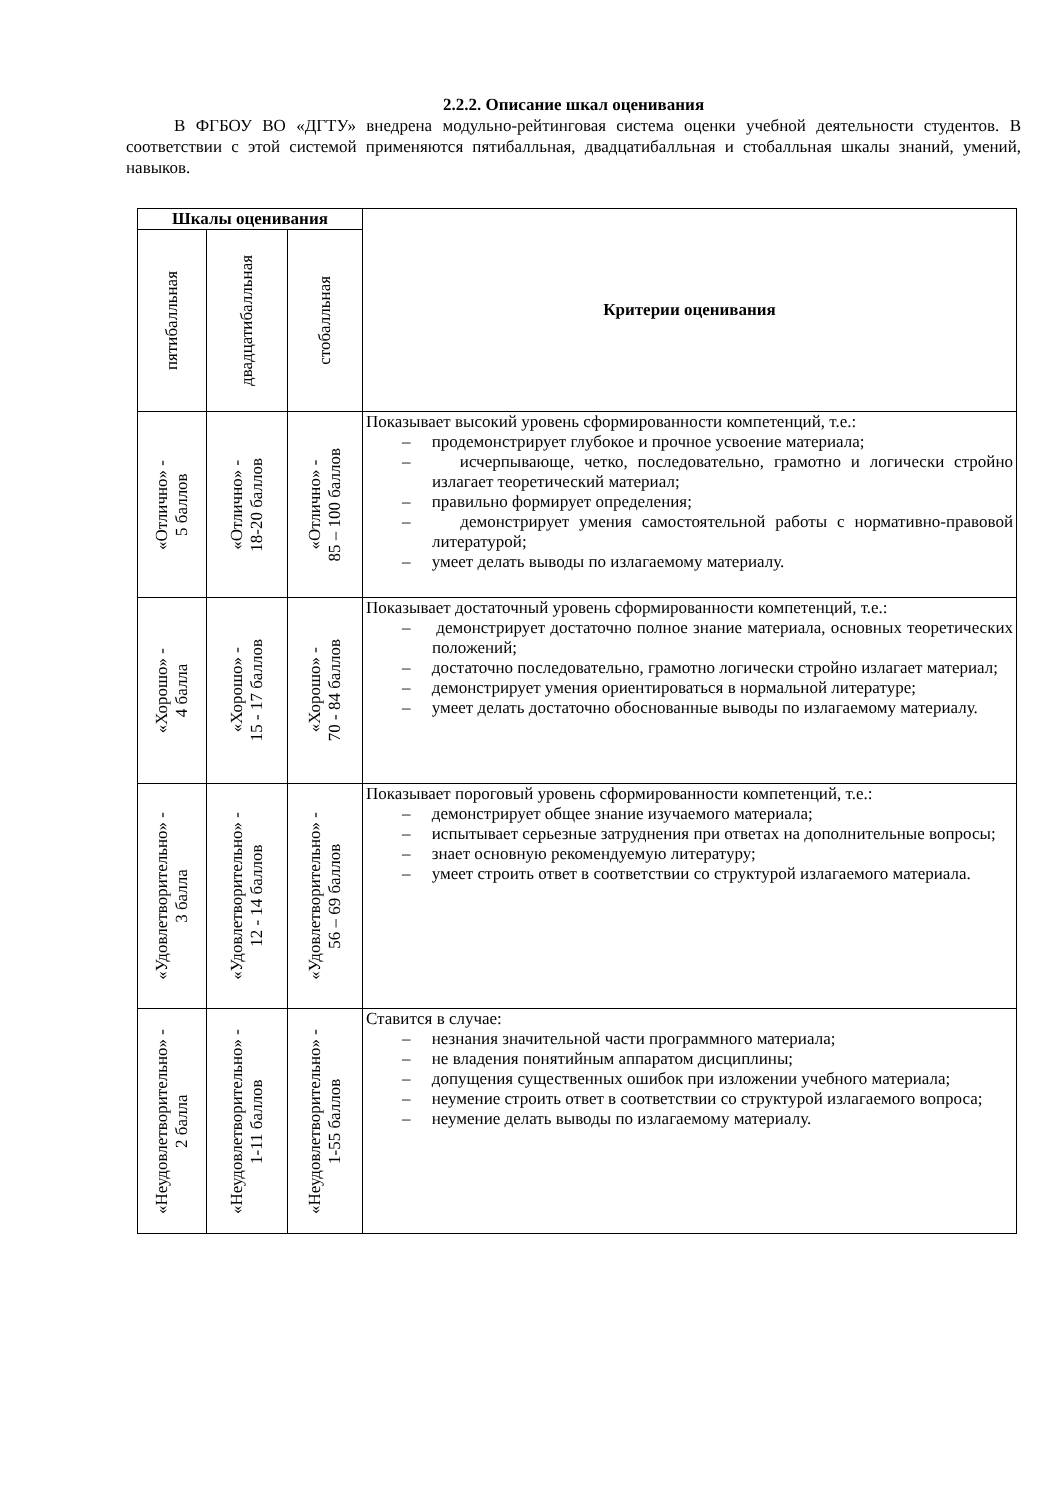2.2.2. Описание шкал оценивания
В ФГБОУ ВО «ДГТУ» внедрена модульно-рейтинговая система оценки учебной деятельности студентов. В соответствии с этой системой применяются пятибалльная, двадцатибалльная и стобалльная шкалы знаний, умений, навыков.
| Шкалы оценивания | | | Критерии оценивания |
| --- | --- | --- | --- |
| пятибалльная | двадцатибалльная | стобалльная | |
| «Отлично» - 5 баллов | «Отлично» - 18-20 баллов | «Отлично» - 85 – 100 баллов | Показывает высокий уровень сформированности компетенций, т.е.: – продемонстрирует глубокое и прочное усвоение материала; – исчерпывающе, четко, последовательно, грамотно и логически стройно излагает теоретический материал; – правильно формирует определения; – демонстрирует умения самостоятельной работы с нормативно-правовой литературой; – умеет делать выводы по излагаемому материалу. |
| «Хорошо» - 4 балла | «Хорошо» - 15 - 17 баллов | «Хорошо» - 70 - 84 баллов | Показывает достаточный уровень сформированности компетенций, т.е.: – демонстрирует достаточно полное знание материала, основных теоретических положений; – достаточно последовательно, грамотно логически стройно излагает материал; – демонстрирует умения ориентироваться в нормальной литературе; – умеет делать достаточно обоснованные выводы по излагаемому материалу. |
| «Удовлетворительно» - 3 балла | «Удовлетворительно» - 12 - 14 баллов | «Удовлетворительно» - 56 – 69 баллов | Показывает пороговый уровень сформированности компетенций, т.е.: – демонстрирует общее знание изучаемого материала; – испытывает серьезные затруднения при ответах на дополнительные вопросы; – знает основную рекомендуемую литературу; – умеет строить ответ в соответствии со структурой излагаемого материала. |
| «Неудовлетворительно» - 2 балла | «Неудовлетворительно» - 1-11 баллов | «Неудовлетворительно» - 1-55 баллов | Ставится в случае: – незнания значительной части программного материала; – не владения понятийным аппаратом дисциплины; – допущения существенных ошибок при изложении учебного материала; – неумение строить ответ в соответствии со структурой излагаемого вопроса; – неумение делать выводы по излагаемому материалу. |